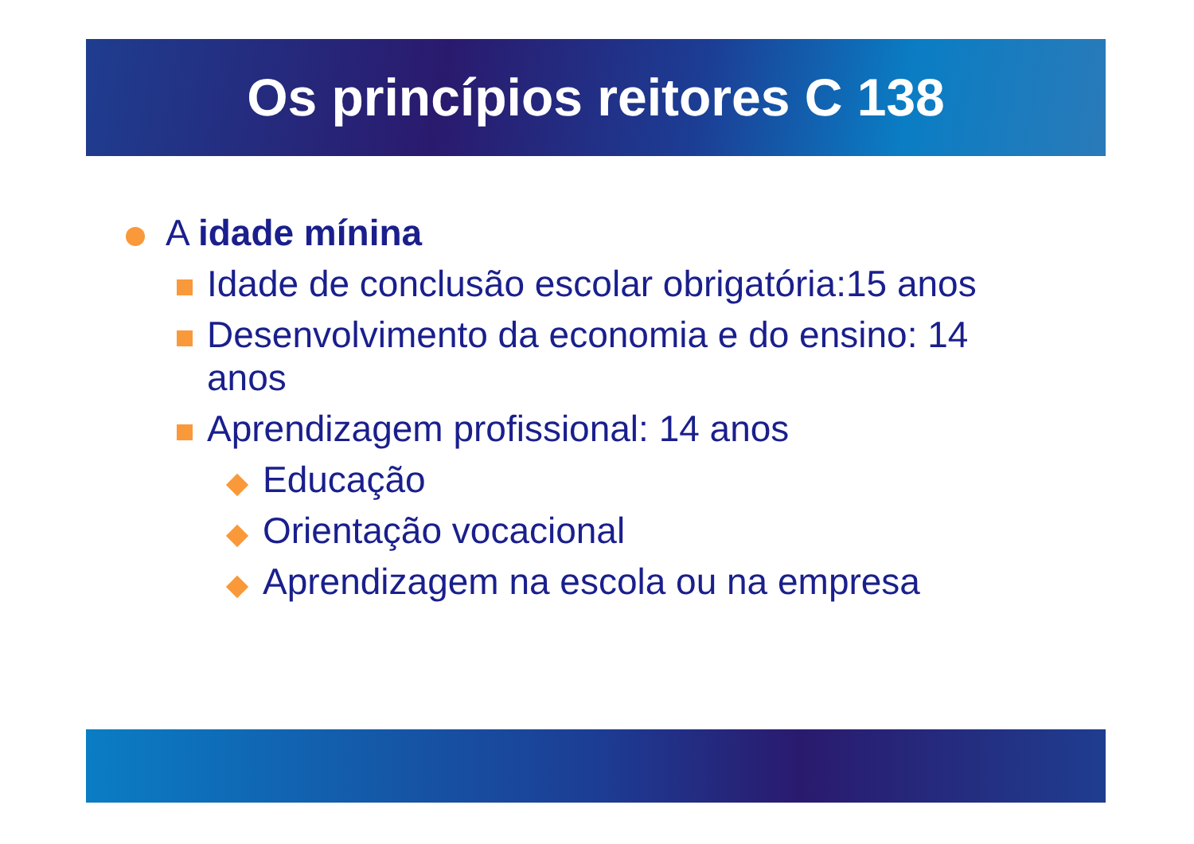Os princípios reitores C 138
A idade mínina
Idade de conclusão escolar obrigatória:15 anos
Desenvolvimento da economia e do ensino: 14 anos
Aprendizagem profissional: 14 anos
Educação
Orientação vocacional
Aprendizagem na escola ou na empresa